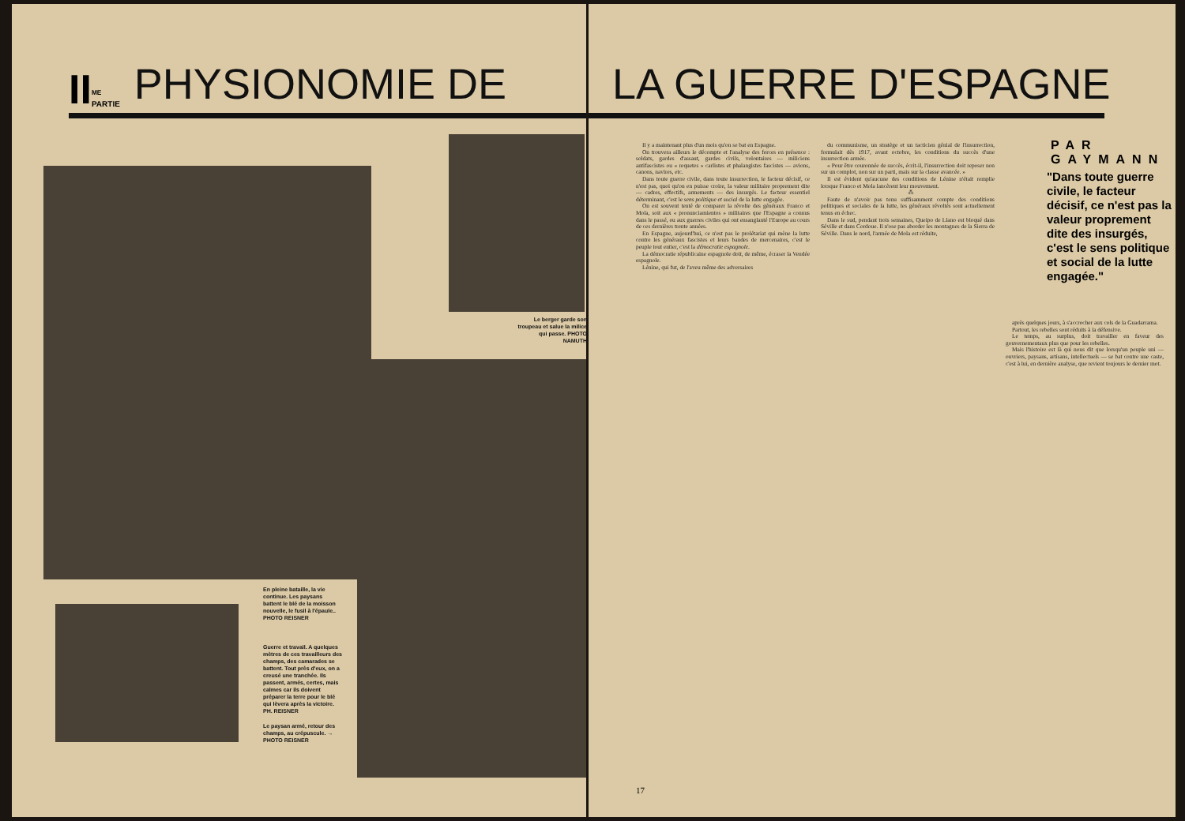II <sup>ME</sup>
PARTIE
PHYSIONOMIE DE
Le berger garde son troupeau et salue la milice qui passe. PHOTO NAMUTH
En pleine bataille, la vie continue. Les paysans battent le blé de la moisson nouvelle, le fusil à l'épaule.. PHOTO REISNER
Guerre et travail. A quelques mètres de ces travailleurs des champs, des camarades se battent. Tout près d'eux, on a creusé une tranchée. Ils passent, armés, certes, mais calmes car ils doivent préparer la terre pour le blé qui lèvera après la victoire. PH. REISNER
Le paysan armé, retour des champs, au crépuscule. → PHOTO REISNER
LA GUERRE D'ESPAGNE
PAR GAYMANN
"Dans toute guerre civile, le facteur décisif, ce n'est pas la valeur proprement dite des insurgés, c'est le sens politique et social de la lutte engagée."
Il y a maintenant plus d'un mois qu'on se bat en Espagne.
On trouvera ailleurs le décompte et l'analyse des forces en présence : soldats, gardes d'assaut, gardes civils, volontaires — miliciens antifascistes ou « requetes » carlistes et phalangistes fascistes — avions, canons, navires, etc.
Dans toute guerre civile, dans toute insurrection, le facteur décisif, ce n'est pas, quoi qu'on en puisse croire, la valeur militaire proprement dite — cadres, effectifs, armements — des insurgés. Le facteur essentiel déterminant, c'est le sens politique et social de la lutte engagée.
On est souvent tenté de comparer la révolte des généraux Franco et Mola, soit aux « pronunciamientos » militaires que l'Espagne a connus dans le passé, ou aux guerres civiles qui ont ensanglanté l'Europe au cours de ces dernières trente années.
En Espagne, aujourd'hui, ce n'est pas le prolétariat qui mène la lutte contre les généraux fascistes et leurs bandes de mercenaires, c'est le peuple tout entier, c'est la démocratie espagnole.
La démocratie républicaine espagnole doit, de même, écraser la Vendée espagnole.
Lénine, qui fut, de l'aveu même des adversaires
du communisme, un stratège et un tacticien génial de l'insurrection, formulait dès 1917, avant octobre, les conditions du succès d'une insurrection armée.
« Pour être couronnée de succès, écrit-il, l'insurrection doit reposer non sur un complot, non sur un parti, mais sur la classe avancée. »
Il est évident qu'aucune des conditions de Lénine n'était remplie lorsque Franco et Mola lancèrent leur mouvement.
⁂
Faute de n'avoir pas tenu suffisamment compte des conditions politiques et sociales de la lutte, les généraux révoltés sont actuellement tenus en échec.
Dans le sud, pendant trois semaines, Queipo de Llano est bloqué dans Séville et dans Cordoue. Il n'ose pas aborder les montagnes de la Sierra de Séville. Dans le nord, l'armée de Mola est réduite,
après quelques jours, à s'accrocher aux cols de la Guadarrama.
Partout, les rebelles sont réduits à la défensive.
Le temps, au surplus, doit travailler en faveur des gouvernementaux plus que pour les rebelles.
Mais l'histoire est là qui nous dit que lorsqu'un peuple uni — ouvriers, paysans, artisans, intellectuels — se bat contre une caste, c'est à lui, en dernière analyse, que revient toujours le dernier mot.
17